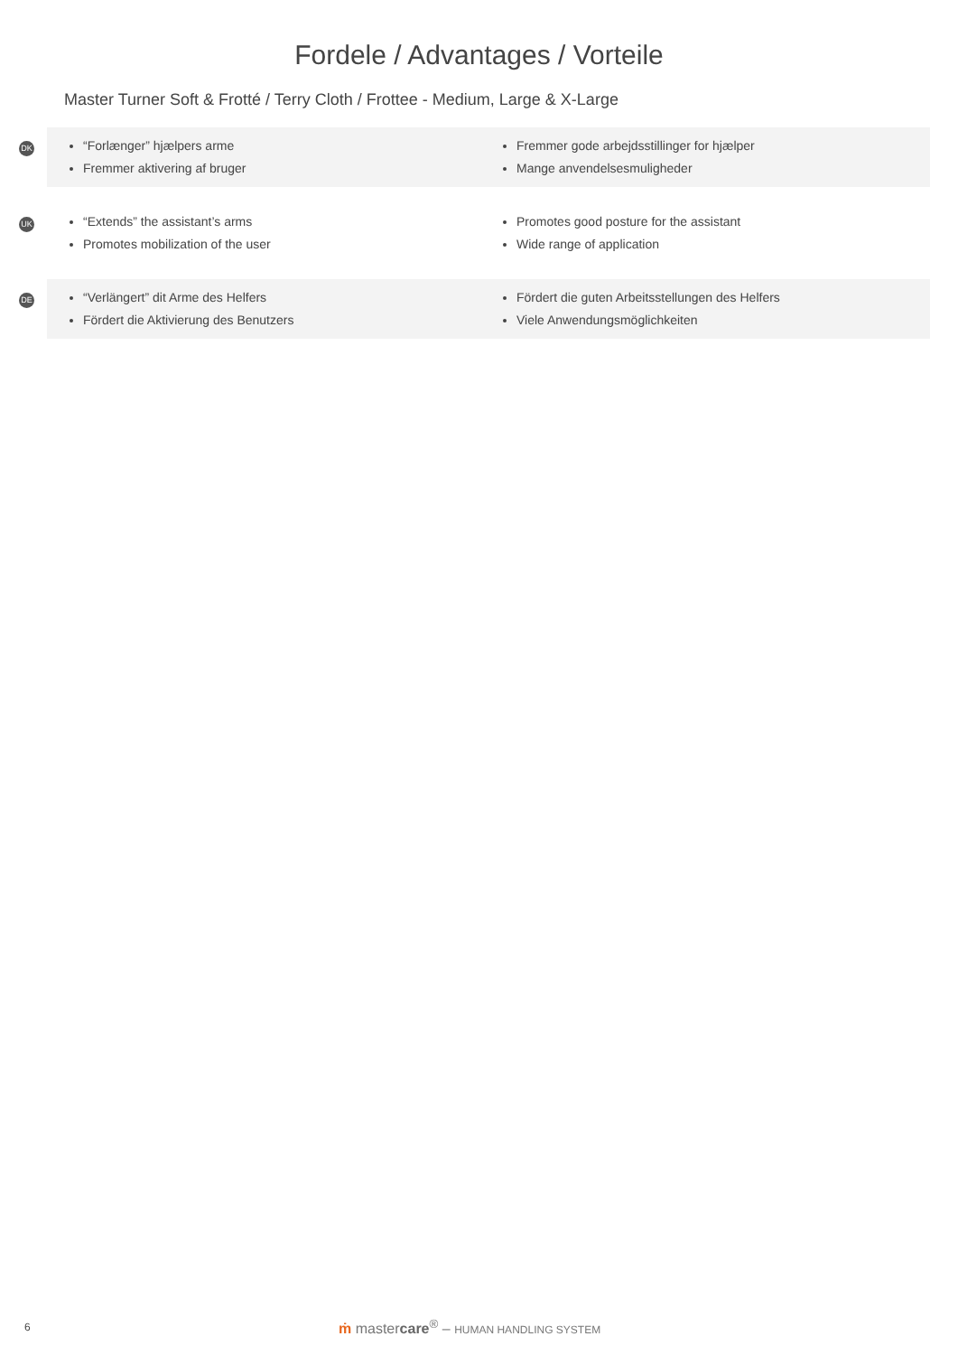Fordele / Advantages / Vorteile
Master Turner Soft & Frotté / Terry Cloth / Frottee - Medium, Large & X-Large
DK
“Forlænger” hjælpers arme
Fremmer aktivering af bruger
Fremmer gode arbejdsstillinger for hjælper
Mange anvendelsesmuligheder
UK
“Extends” the assistant’s arms
Promotes mobilization of the user
Promotes good posture for the assistant
Wide range of application
DE
“Verlängert” dit Arme des Helfers
Fördert die Aktivierung des Benutzers
Fördert die guten Arbeitsstellungen des Helfers
Viele Anwendungsmöglichkeiten
6 ṁ mastercare<sup>®</sup> – HUMAN HANDLING SYSTEM